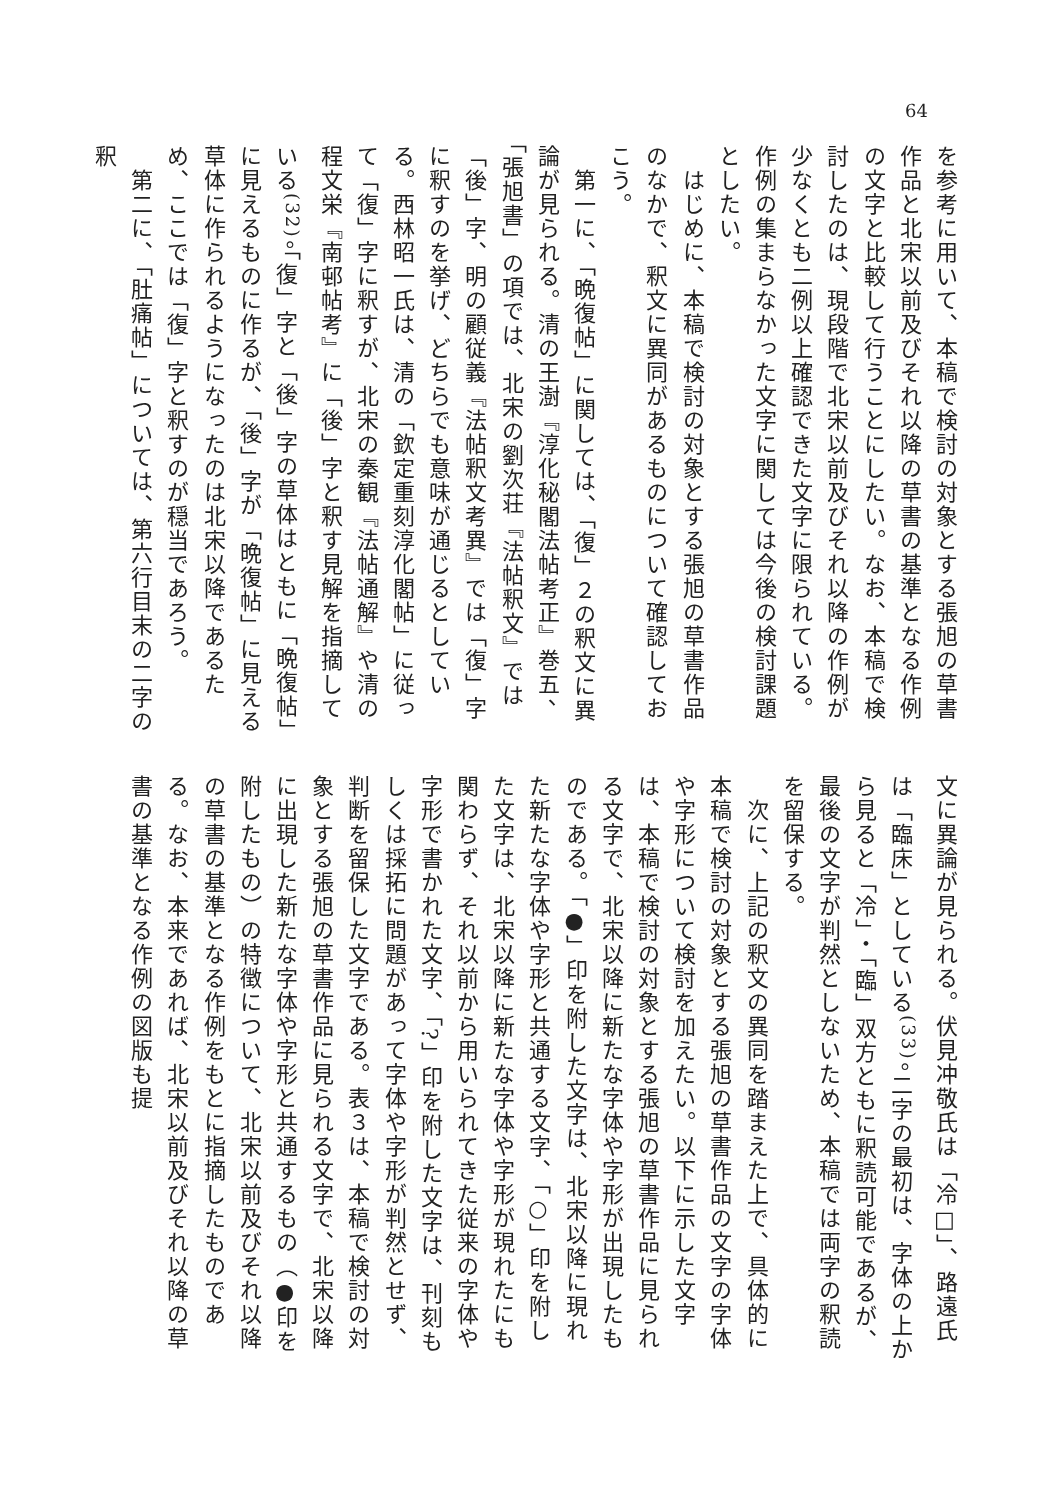64
を参考に用いて、本稿で検討の対象とする張旭の草書作品と北宋以前及びそれ以降の草書の基準となる作例の文字と比較して行うことにしたい。なお、本稿で検討したのは、現段階で北宋以前及びそれ以降の作例が少なくとも二例以上確認できた文字に限られている。作例の集まらなかった文字に関しては今後の検討課題としたい。
　はじめに、本稿で検討の対象とする張旭の草書作品のなかで、釈文に異同があるものについて確認しておこう。
　第一に、「晩復帖」に関しては、「復」２の釈文に異論が見られる。清の王澍『淳化秘閣法帖考正』巻五、「張旭書」の項では、北宋の劉次荘『法帖釈文』では「後」字、明の顧従義『法帖釈文考異』では「復」字に釈すのを挙げ、どちらでも意味が通じるとしている。西林昭一氏は、清の「欽定重刻淳化閣帖」に従って「復」字に釈すが、北宋の秦観『法帖通解』や清の程文栄『南邨帖考』に「後」字と釈す見解を指摘している<sup>(32)</sup>。「復」字と「後」字の草体はともに「晩復帖」に見えるものに作るが、「後」字が「晩復帖」に見える草体に作られるようになったのは北宋以降であるため、ここでは「復」字と釈すのが穏当であろう。
　第二に、「肚痛帖」については、第六行目末の二字の釈
文に異論が見られる。伏見冲敬氏は「冷□」、路遠氏は「臨床」としている<sup>(33)</sup>。二字の最初は、字体の上から見ると「冷」・「臨」双方ともに釈読可能であるが、最後の文字が判然としないため、本稿では両字の釈読を留保する。
　次に、上記の釈文の異同を踏まえた上で、具体的に本稿で検討の対象とする張旭の草書作品の文字の字体や字形について検討を加えたい。以下に示した文字は、本稿で検討の対象とする張旭の草書作品に見られる文字で、北宋以降に新たな字体や字形が出現したものである。「●」印を附した文字は、北宋以降に現れた新たな字体や字形と共通する文字、「○」印を附した文字は、北宋以降に新たな字体や字形が現れたにも関わらず、それ以前から用いられてきた従来の字体や字形で書かれた文字、「?」印を附した文字は、刊刻もしくは採拓に問題があって字体や字形が判然とせず、判断を留保した文字である。表３は、本稿で検討の対象とする張旭の草書作品に見られる文字で、北宋以降に出現した新たな字体や字形と共通するもの（●印を附したもの）の特徴について、北宋以前及びそれ以降の草書の基準となる作例をもとに指摘したものである。なお、本来であれば、北宋以前及びそれ以降の草書の基準となる作例の図版も提